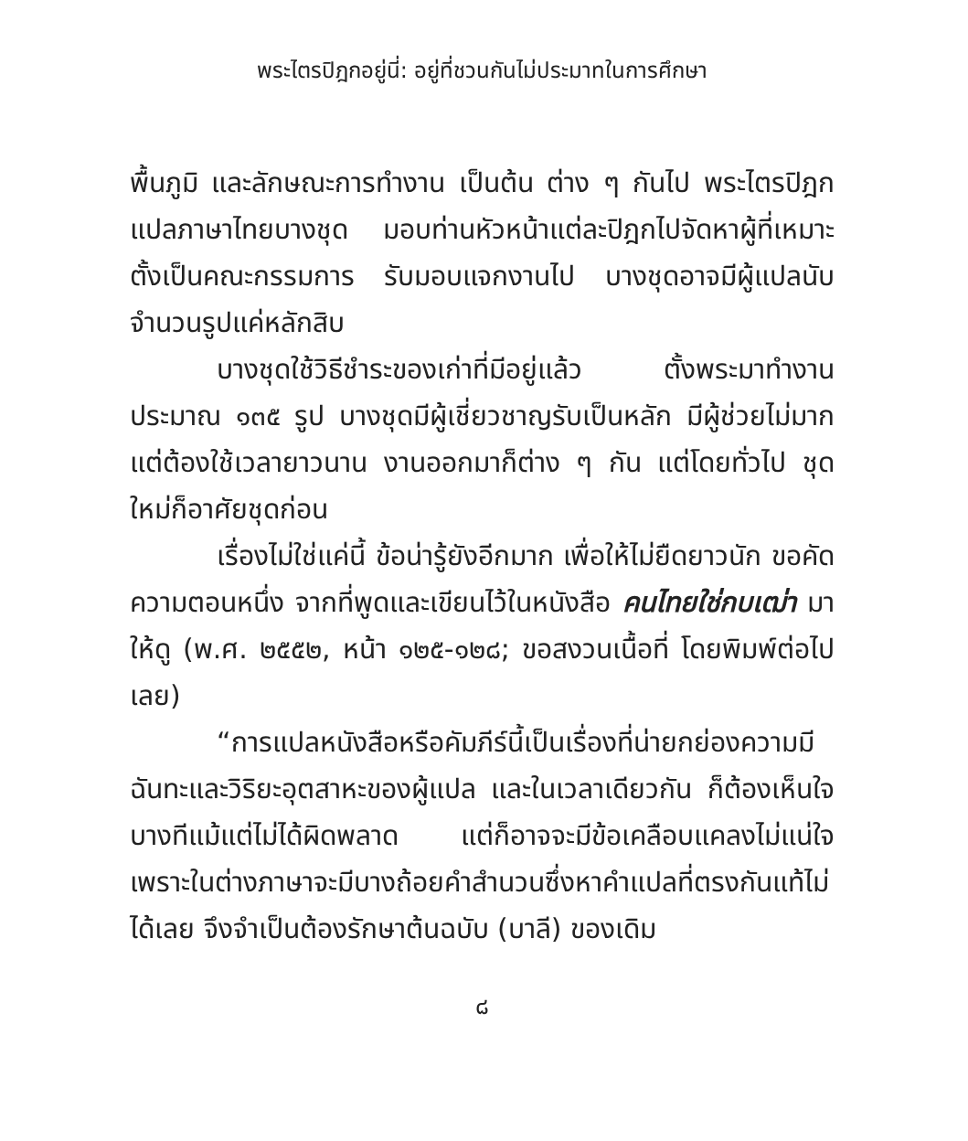พระไตรปิฎกอยู่นี่: อยู่ที่ชวนกันไม่ประมาทในการศึกษา
พื้นภูมิ และลักษณะการทำงาน เป็นต้น ต่าง ๆ กันไป พระไตรปิฎกแปลภาษาไทยบางชุด มอบท่านหัวหน้าแต่ละปิฎกไปจัดหาผู้ที่เหมาะตั้งเป็นคณะกรรมการ รับมอบแจกงานไป บางชุดอาจมีผู้แปลนับจำนวนรูปแค่หลักสิบ
บางชุดใช้วิธีชำระของเก่าที่มีอยู่แล้ว ตั้งพระมาทำงานประมาณ ๑๓๕ รูป บางชุดมีผู้เชี่ยวชาญรับเป็นหลัก มีผู้ช่วยไม่มาก แต่ต้องใช้เวลายาวนาน งานออกมาก็ต่าง ๆ กัน แต่โดยทั่วไป ชุดใหม่ก็อาศัยชุดก่อน
เรื่องไม่ใช่แค่นี้ ข้อน่ารู้ยังอีกมาก เพื่อให้ไม่ยืดยาวนัก ขอคัดความตอนหนึ่ง จากที่พูดและเขียนไว้ในหนังสือ คนไทยใช่กบเฒ่า มาให้ดู (พ.ศ. ๒๕๕๒, หน้า ๑๒๕-๑๒๘; ขอสงวนเนื้อที่ โดยพิมพ์ต่อไปเลย)
“การแปลหนังสือหรือคัมภีร์นี้เป็นเรื่องที่น่ายกย่องความมีฉันทะและวิริยะอุตสาหะของผู้แปล และในเวลาเดียวกัน ก็ต้องเห็นใจ บางทีแม้แต่ไม่ได้ผิดพลาด แต่ก็อาจจะมีข้อเคลือบแคลงไม่แน่ใจ เพราะในต่างภาษาจะมีบางถ้อยคำสำนวนซึ่งหาคำแปลที่ตรงกันแท้ไม่ได้เลย จึงจำเป็นต้องรักษาต้นฉบับ (บาลี) ของเดิม
๘